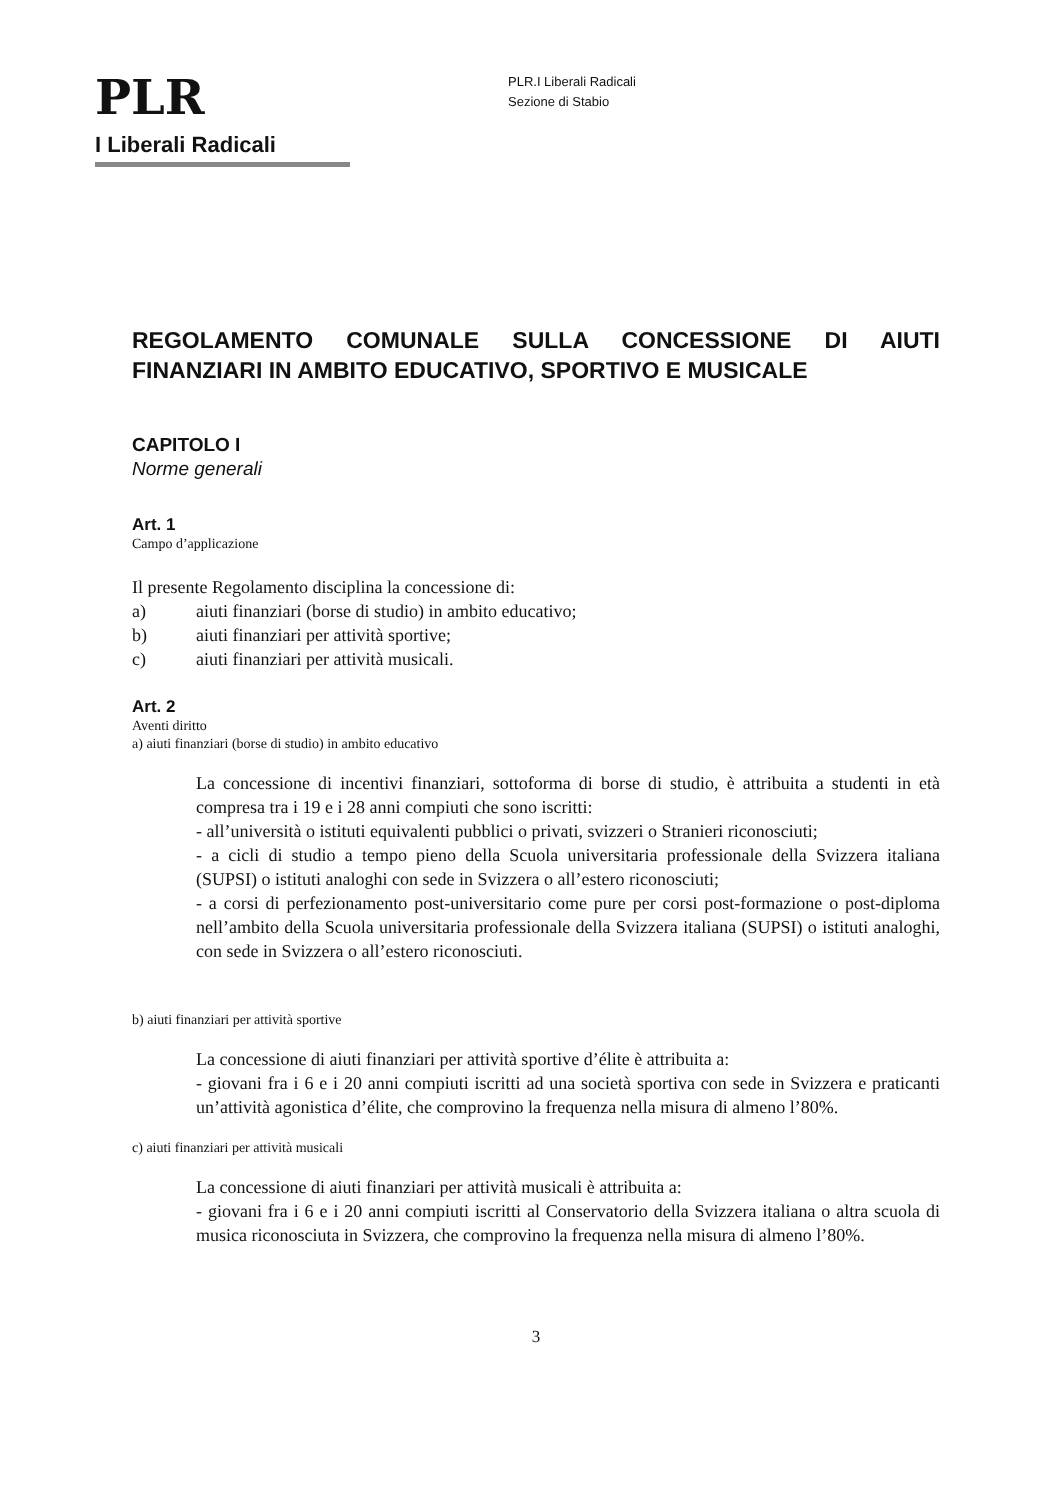PLR
I Liberali Radicali
PLR.I Liberali Radicali
Sezione di Stabio
REGOLAMENTO COMUNALE SULLA CONCESSIONE DI AIUTI FINANZIARI IN AMBITO EDUCATIVO, SPORTIVO E MUSICALE
CAPITOLO I
Norme generali
Art. 1
Campo d’applicazione
Il presente Regolamento disciplina la concessione di:
a) aiuti finanziari (borse di studio) in ambito educativo;
b) aiuti finanziari per attività sportive;
c) aiuti finanziari per attività musicali.
Art. 2
Aventi diritto
a) aiuti finanziari (borse di studio) in ambito educativo
La concessione di incentivi finanziari, sottoforma di borse di studio, è attribuita a studenti in età compresa tra i 19 e i 28 anni compiuti che sono iscritti:
- all’università o istituti equivalenti pubblici o privati, svizzeri o Stranieri riconosciuti;
- a cicli di studio a tempo pieno della Scuola universitaria professionale della Svizzera italiana (SUPSI) o istituti analoghi con sede in Svizzera o all’estero riconosciuti;
- a corsi di perfezionamento post-universitario come pure per corsi post-formazione o post-diploma nell’ambito della Scuola universitaria professionale della Svizzera italiana (SUPSI) o istituti analoghi, con sede in Svizzera o all’estero riconosciuti.
b) aiuti finanziari per attività sportive
La concessione di aiuti finanziari per attività sportive d’élite è attribuita a:
- giovani fra i 6 e i 20 anni compiuti iscritti ad una società sportiva con sede in Svizzera e praticanti un’attività agonistica d’élite, che comprovino la frequenza nella misura di almeno l’80%.
c) aiuti finanziari per attività musicali
La concessione di aiuti finanziari per attività musicali è attribuita a:
- giovani fra i 6 e i 20 anni compiuti iscritti al Conservatorio della Svizzera italiana o altra scuola di musica riconosciuta in Svizzera, che comprovino la frequenza nella misura di almeno l’80%.
3